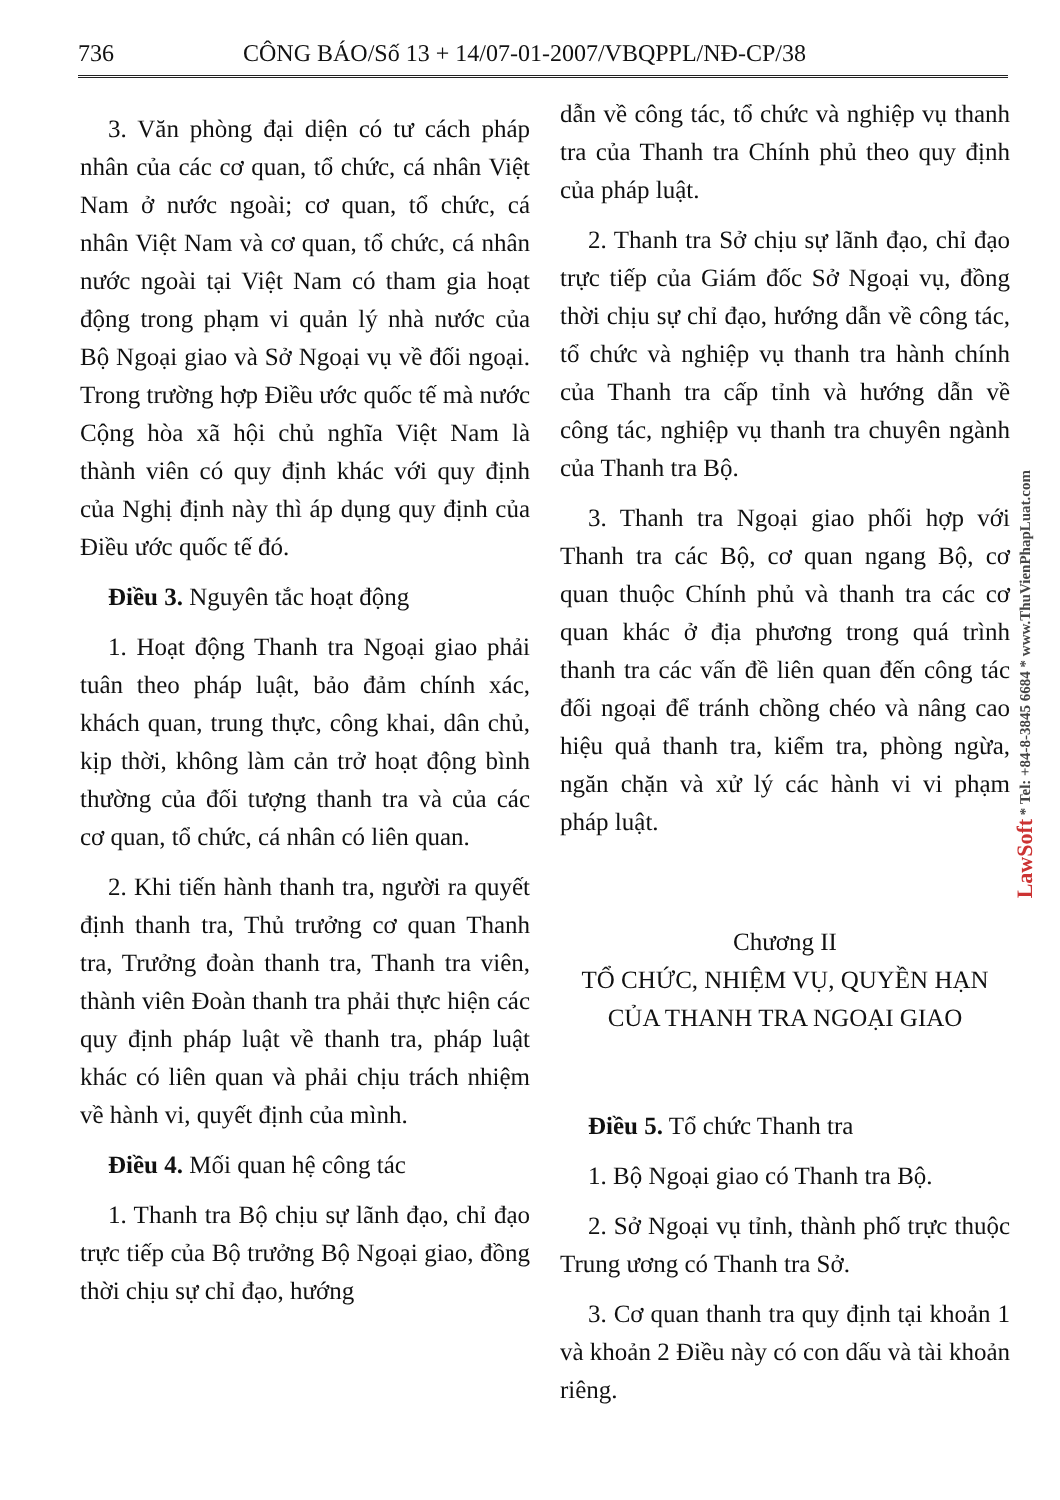736 CÔNG BÁO/Số 13 + 14/07-01-2007/VBQPPL/NĐ-CP/38
3. Văn phòng đại diện có tư cách pháp nhân của các cơ quan, tổ chức, cá nhân Việt Nam ở nước ngoài; cơ quan, tổ chức, cá nhân Việt Nam và cơ quan, tổ chức, cá nhân nước ngoài tại Việt Nam có tham gia hoạt động trong phạm vi quản lý nhà nước của Bộ Ngoại giao và Sở Ngoại vụ về đối ngoại. Trong trường hợp Điều ước quốc tế mà nước Cộng hòa xã hội chủ nghĩa Việt Nam là thành viên có quy định khác với quy định của Nghị định này thì áp dụng quy định của Điều ước quốc tế đó.
Điều 3. Nguyên tắc hoạt động
1. Hoạt động Thanh tra Ngoại giao phải tuân theo pháp luật, bảo đảm chính xác, khách quan, trung thực, công khai, dân chủ, kịp thời, không làm cản trở hoạt động bình thường của đối tượng thanh tra và của các cơ quan, tổ chức, cá nhân có liên quan.
2. Khi tiến hành thanh tra, người ra quyết định thanh tra, Thủ trưởng cơ quan Thanh tra, Trưởng đoàn thanh tra, Thanh tra viên, thành viên Đoàn thanh tra phải thực hiện các quy định pháp luật về thanh tra, pháp luật khác có liên quan và phải chịu trách nhiệm về hành vi, quyết định của mình.
Điều 4. Mối quan hệ công tác
1. Thanh tra Bộ chịu sự lãnh đạo, chỉ đạo trực tiếp của Bộ trưởng Bộ Ngoại giao, đồng thời chịu sự chỉ đạo, hướng
dẫn về công tác, tổ chức và nghiệp vụ thanh tra của Thanh tra Chính phủ theo quy định của pháp luật.
2. Thanh tra Sở chịu sự lãnh đạo, chỉ đạo trực tiếp của Giám đốc Sở Ngoại vụ, đồng thời chịu sự chỉ đạo, hướng dẫn về công tác, tổ chức và nghiệp vụ thanh tra hành chính của Thanh tra cấp tỉnh và hướng dẫn về công tác, nghiệp vụ thanh tra chuyên ngành của Thanh tra Bộ.
3. Thanh tra Ngoại giao phối hợp với Thanh tra các Bộ, cơ quan ngang Bộ, cơ quan thuộc Chính phủ và thanh tra các cơ quan khác ở địa phương trong quá trình thanh tra các vấn đề liên quan đến công tác đối ngoại để tránh chồng chéo và nâng cao hiệu quả thanh tra, kiểm tra, phòng ngừa, ngăn chặn và xử lý các hành vi vi phạm pháp luật.
Chương II
TỔ CHỨC, NHIỆM VỤ, QUYỀN HẠN
CỦA THANH TRA NGOẠI GIAO
Điều 5. Tổ chức Thanh tra
1. Bộ Ngoại giao có Thanh tra Bộ.
2. Sở Ngoại vụ tỉnh, thành phố trực thuộc Trung ương có Thanh tra Sở.
3. Cơ quan thanh tra quy định tại khoản 1 và khoản 2 Điều này có con dấu và tài khoản riêng.
LawSoft * Tel: +84-8-3845 6684 * www.ThuVienPhapLuat.com